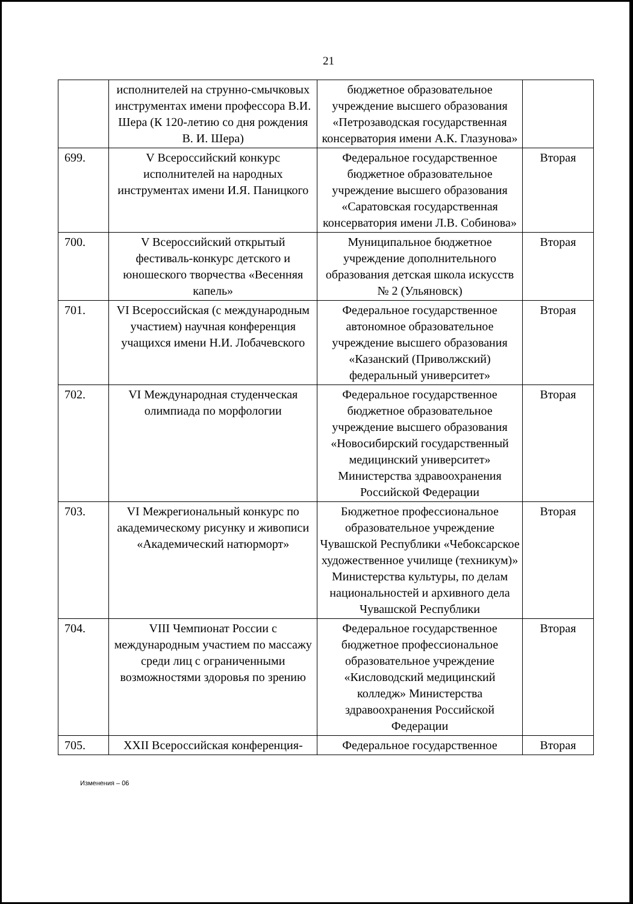21
| | исполнителей на струнно-смычковых инструментах имени профессора В.И. Шера (К 120-летию со дня рождения В. И. Шера) | бюджетное образовательное учреждение высшего образования «Петрозаводская государственная консерватория имени А.К. Глазунова» | |
| 699. | V Всероссийский конкурс исполнителей на народных инструментах имени И.Я. Паницкого | Федеральное государственное бюджетное образовательное учреждение высшего образования «Саратовская государственная консерватория имени Л.В. Собинова» | Вторая |
| 700. | V Всероссийский открытый фестиваль-конкурс детского и юношеского творчества «Весенняя капель» | Муниципальное бюджетное учреждение дополнительного образования детская школа искусств № 2 (Ульяновск) | Вторая |
| 701. | VI Всероссийская (с международным участием) научная конференция учащихся имени Н.И. Лобачевского | Федеральное государственное автономное образовательное учреждение высшего образования «Казанский (Приволжский) федеральный университет» | Вторая |
| 702. | VI Международная студенческая олимпиада по морфологии | Федеральное государственное бюджетное образовательное учреждение высшего образования «Новосибирский государственный медицинский университет» Министерства здравоохранения Российской Федерации | Вторая |
| 703. | VI Межрегиональный конкурс по академическому рисунку и живописи «Академический натюрморт» | Бюджетное профессиональное образовательное учреждение Чувашской Республики «Чебоксарское художественное училище (техникум)» Министерства культуры, по делам национальностей и архивного дела Чувашской Республики | Вторая |
| 704. | VIII Чемпионат России с международным участием по массажу среди лиц с ограниченными возможностями здоровья по зрению | Федеральное государственное бюджетное профессиональное образовательное учреждение «Кисловодский медицинский колледж» Министерства здравоохранения Российской Федерации | Вторая |
| 705. | XXII Всероссийская конференция- | Федеральное государственное | Вторая |
Изменения – 06